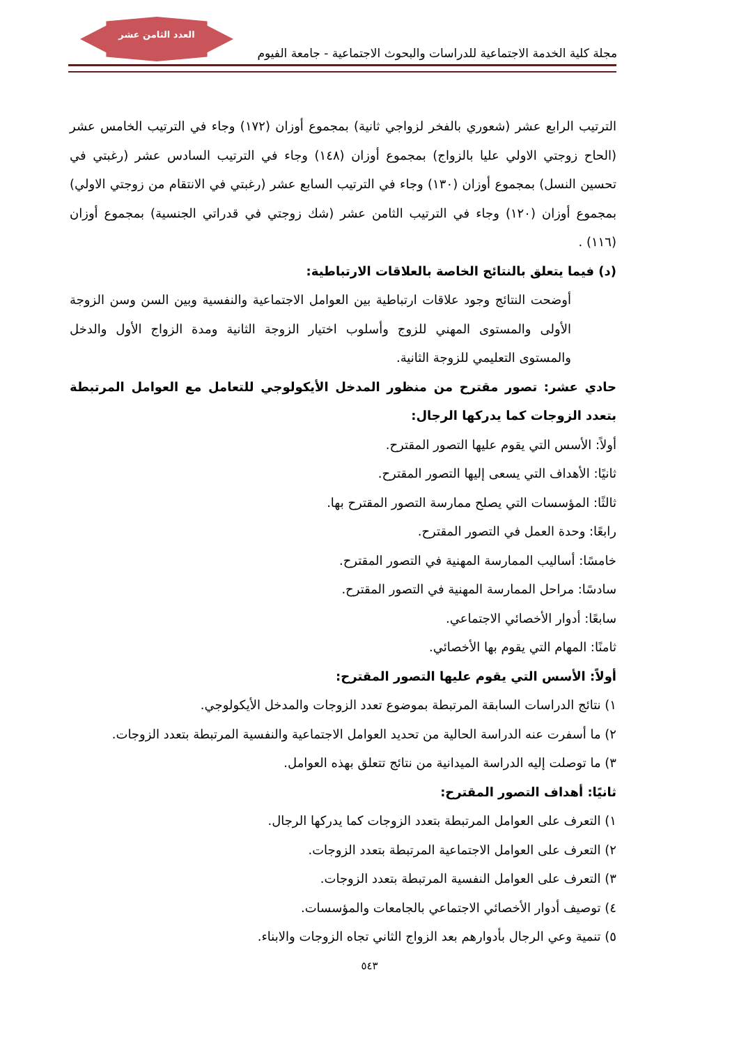العدد الثامن عشر
مجلة كلية الخدمة الاجتماعية للدراسات والبحوث الاجتماعية - جامعة الفيوم
الترتيب الرابع عشر (شعوري بالفخر لزواجي ثانية) بمجموع أوزان (١٧٢) وجاء في الترتيب الخامس عشر (الحاح زوجتي الاولي عليا بالزواج) بمجموع أوزان (١٤٨) وجاء في الترتيب السادس عشر (رغبتي في تحسين النسل) بمجموع أوزان (١٣٠) وجاء في الترتيب السابع عشر (رغبتي في الانتقام من زوجتي الاولي) بمجموع أوزان (١٢٠) وجاء في الترتيب الثامن عشر (شك زوجتي في قدراتي الجنسية) بمجموع أوزان (١١٦) .
(د) فيما يتعلق بالنتائج الخاصة بالعلاقات الارتباطية:
أوضحت النتائج وجود علاقات ارتباطية بين العوامل الاجتماعية والنفسية وبين السن وسن الزوجة الأولى والمستوى المهني للزوج وأسلوب اختيار الزوجة الثانية ومدة الزواج الأول والدخل والمستوى التعليمي للزوجة الثانية.
حادي عشر: تصور مقترح من منظور المدخل الأيكولوجي للتعامل مع العوامل المرتبطة بتعدد الزوجات كما يدركها الرجال:
أولاً: الأسس التي يقوم عليها التصور المقترح.
ثانيًا: الأهداف التي يسعى إليها التصور المقترح.
ثالثًا: المؤسسات التي يصلح ممارسة التصور المقترح بها.
رابعًا: وحدة العمل في التصور المقترح.
خامسًا: أساليب الممارسة المهنية في التصور المقترح.
سادسًا: مراحل الممارسة المهنية في التصور المقترح.
سابعًا: أدوار الأخصائي الاجتماعي.
ثامنًا: المهام التي يقوم بها الأخصائي.
أولاً: الأسس التي يقوم عليها التصور المقترح:
١) نتائج الدراسات السابقة المرتبطة بموضوع تعدد الزوجات والمدخل الأيكولوجي.
٢) ما أسفرت عنه الدراسة الحالية من تحديد العوامل الاجتماعية والنفسية المرتبطة بتعدد الزوجات.
٣) ما توصلت إليه الدراسة الميدانية من نتائج تتعلق بهذه العوامل.
ثانيًا: أهداف التصور المقترح:
١) التعرف على العوامل المرتبطة بتعدد الزوجات كما يدركها الرجال.
٢) التعرف على العوامل الاجتماعية المرتبطة بتعدد الزوجات.
٣) التعرف على العوامل النفسية المرتبطة بتعدد الزوجات.
٤) توصيف أدوار الأخصائي الاجتماعي بالجامعات والمؤسسات.
٥) تنمية وعي الرجال بأدوارهم بعد الزواج الثاني تجاه الزوجات والابناء.
٥٤٣